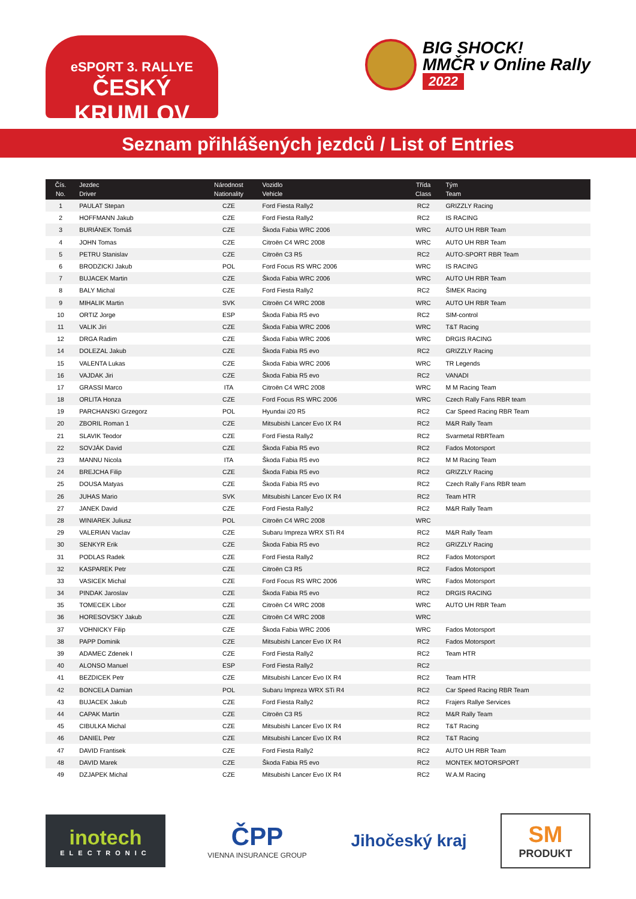eSPORT 3. RALLYE
ČESKÝ KRUMLOV
BIG SHOCK!
MMČR v Online Rally
2022
Seznam přihlášených jezdců / List of Entries
| Čís. No. | Jezdec Driver | Národnost Nationality | Vozidlo Vehicle | Třída Class | Tým Team |
| --- | --- | --- | --- | --- | --- |
| 1 | PAULAT Stepan | CZE | Ford Fiesta Rally2 | RC2 | GRIZZLY Racing |
| 2 | HOFFMANN Jakub | CZE | Ford Fiesta Rally2 | RC2 | IS RACING |
| 3 | BURIÁNEK Tomáš | CZE | Škoda Fabia WRC 2006 | WRC | AUTO UH RBR Team |
| 4 | JOHN Tomas | CZE | Citroën C4 WRC 2008 | WRC | AUTO UH RBR Team |
| 5 | PETRU Stanislav | CZE | Citroën C3 R5 | RC2 | AUTO-SPORT RBR Team |
| 6 | BRODZICKI Jakub | POL | Ford Focus RS WRC 2006 | WRC | IS RACING |
| 7 | BUJACEK Martin | CZE | Škoda Fabia WRC 2006 | WRC | AUTO UH RBR Team |
| 8 | BALY Michal | CZE | Ford Fiesta Rally2 | RC2 | ŠIMEK Racing |
| 9 | MIHALIK Martin | SVK | Citroën C4 WRC 2008 | WRC | AUTO UH RBR Team |
| 10 | ORTIZ Jorge | ESP | Škoda Fabia R5 evo | RC2 | SIM-control |
| 11 | VALIK Jiri | CZE | Škoda Fabia WRC 2006 | WRC | T&T Racing |
| 12 | DRGA Radim | CZE | Škoda Fabia WRC 2006 | WRC | DRGIS RACING |
| 14 | DOLEZAL Jakub | CZE | Škoda Fabia R5 evo | RC2 | GRIZZLY Racing |
| 15 | VALENTA Lukas | CZE | Škoda Fabia WRC 2006 | WRC | TR Legends |
| 16 | VAJDAK Jiri | CZE | Škoda Fabia R5 evo | RC2 | VANADI |
| 17 | GRASSI Marco | ITA | Citroën C4 WRC 2008 | WRC | M M Racing Team |
| 18 | ORLITA Honza | CZE | Ford Focus RS WRC 2006 | WRC | Czech Rally Fans RBR team |
| 19 | PARCHANSKI Grzegorz | POL | Hyundai i20 R5 | RC2 | Car Speed Racing RBR Team |
| 20 | ZBORIL Roman 1 | CZE | Mitsubishi Lancer Evo IX R4 | RC2 | M&R Rally Team |
| 21 | SLAVIK Teodor | CZE | Ford Fiesta Rally2 | RC2 | Svarmetal RBRTeam |
| 22 | SOVJÁK David | CZE | Škoda Fabia R5 evo | RC2 | Fados Motorsport |
| 23 | MANNU Nicola | ITA | Škoda Fabia R5 evo | RC2 | M M Racing Team |
| 24 | BREJCHA Filip | CZE | Škoda Fabia R5 evo | RC2 | GRIZZLY Racing |
| 25 | DOUSA Matyas | CZE | Škoda Fabia R5 evo | RC2 | Czech Rally Fans RBR team |
| 26 | JUHAS Mario | SVK | Mitsubishi Lancer Evo IX R4 | RC2 | Team HTR |
| 27 | JANEK David | CZE | Ford Fiesta Rally2 | RC2 | M&R Rally Team |
| 28 | WINIAREK Juliusz | POL | Citroën C4 WRC 2008 | WRC | |
| 29 | VALERIAN Vaclav | CZE | Subaru Impreza WRX STi R4 | RC2 | M&R Rally Team |
| 30 | SENKYR Erik | CZE | Škoda Fabia R5 evo | RC2 | GRIZZLY Racing |
| 31 | PODLAS Radek | CZE | Ford Fiesta Rally2 | RC2 | Fados Motorsport |
| 32 | KASPAREK Petr | CZE | Citroën C3 R5 | RC2 | Fados Motorsport |
| 33 | VASICEK Michal | CZE | Ford Focus RS WRC 2006 | WRC | Fados Motorsport |
| 34 | PINDAK Jaroslav | CZE | Škoda Fabia R5 evo | RC2 | DRGIS RACING |
| 35 | TOMECEK Libor | CZE | Citroën C4 WRC 2008 | WRC | AUTO UH RBR Team |
| 36 | HORESOVSKY Jakub | CZE | Citroën C4 WRC 2008 | WRC | |
| 37 | VOHNICKY Filip | CZE | Škoda Fabia WRC 2006 | WRC | Fados Motorsport |
| 38 | PAPP Dominik | CZE | Mitsubishi Lancer Evo IX R4 | RC2 | Fados Motorsport |
| 39 | ADAMEC Zdenek I | CZE | Ford Fiesta Rally2 | RC2 | Team HTR |
| 40 | ALONSO Manuel | ESP | Ford Fiesta Rally2 | RC2 | |
| 41 | BEZDICEK Petr | CZE | Mitsubishi Lancer Evo IX R4 | RC2 | Team HTR |
| 42 | BONCELA Damian | POL | Subaru Impreza WRX STi R4 | RC2 | Car Speed Racing RBR Team |
| 43 | BUJACEK Jakub | CZE | Ford Fiesta Rally2 | RC2 | Frajers Rallye Services |
| 44 | CAPAK Martin | CZE | Citroën C3 R5 | RC2 | M&R Rally Team |
| 45 | CIBULKA Michal | CZE | Mitsubishi Lancer Evo IX R4 | RC2 | T&T Racing |
| 46 | DANIEL Petr | CZE | Mitsubishi Lancer Evo IX R4 | RC2 | T&T Racing |
| 47 | DAVID Frantisek | CZE | Ford Fiesta Rally2 | RC2 | AUTO UH RBR Team |
| 48 | DAVID Marek | CZE | Škoda Fabia R5 evo | RC2 | MONTEK MOTORSPORT |
| 49 | DZJAPEK Michal | CZE | Mitsubishi Lancer Evo IX R4 | RC2 | W.A.M Racing |
inotech
ELECTRONIC
ČPP
VIENNA INSURANCE GROUP
Jihočeský kraj
SM
PRODUKT